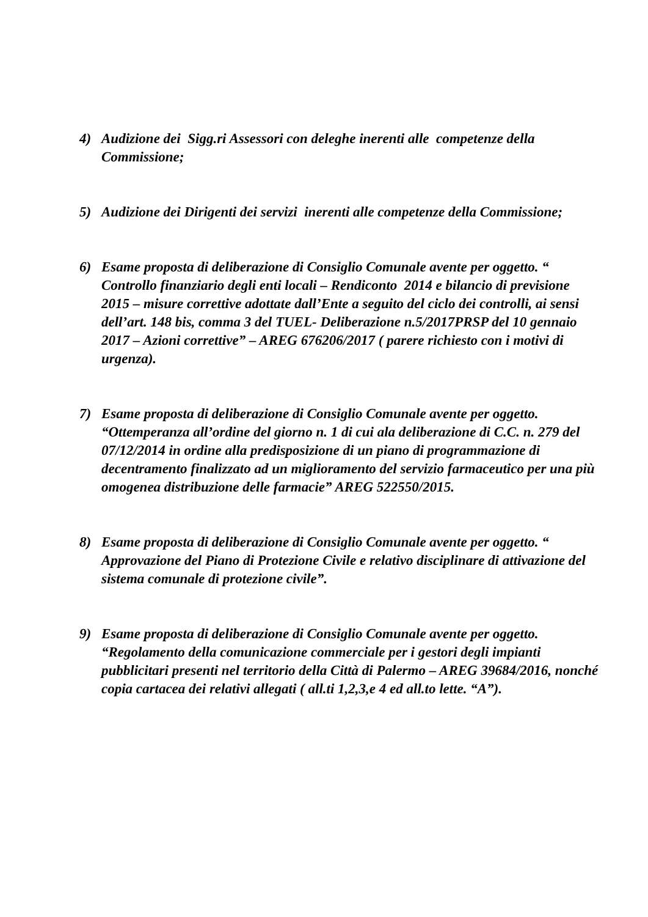4) Audizione dei Sigg.ri Assessori con deleghe inerenti alle competenze della Commissione;
5) Audizione dei Dirigenti dei servizi inerenti alle competenze della Commissione;
6) Esame proposta di deliberazione di Consiglio Comunale avente per oggetto. “ Controllo finanziario degli enti locali – Rendiconto 2014 e bilancio di previsione 2015 – misure correttive adottate dall’Ente a seguito del ciclo dei controlli, ai sensi dell’art. 148 bis, comma 3 del TUEL- Deliberazione n.5/2017PRSP del 10 gennaio 2017 – Azioni correttive” – AREG 676206/2017 ( parere richiesto con i motivi di urgenza).
7) Esame proposta di deliberazione di Consiglio Comunale avente per oggetto. “Ottemperanza all’ordine del giorno n. 1 di cui ala deliberazione di C.C. n. 279 del 07/12/2014 in ordine alla predisposizione di un piano di programmazione di decentramento finalizzato ad un miglioramento del servizio farmaceutico per una più omogenea distribuzione delle farmacie” AREG 522550/2015.
8) Esame proposta di deliberazione di Consiglio Comunale avente per oggetto. “ Approvazione del Piano di Protezione Civile e relativo disciplinare di attivazione del sistema comunale di protezione civile”.
9) Esame proposta di deliberazione di Consiglio Comunale avente per oggetto. “Regolamento della comunicazione commerciale per i gestori degli impianti pubblicitari presenti nel territorio della Città di Palermo – AREG 39684/2016, nonché copia cartacea dei relativi allegati ( all.ti 1,2,3,e 4 ed all.to lette. “A”).